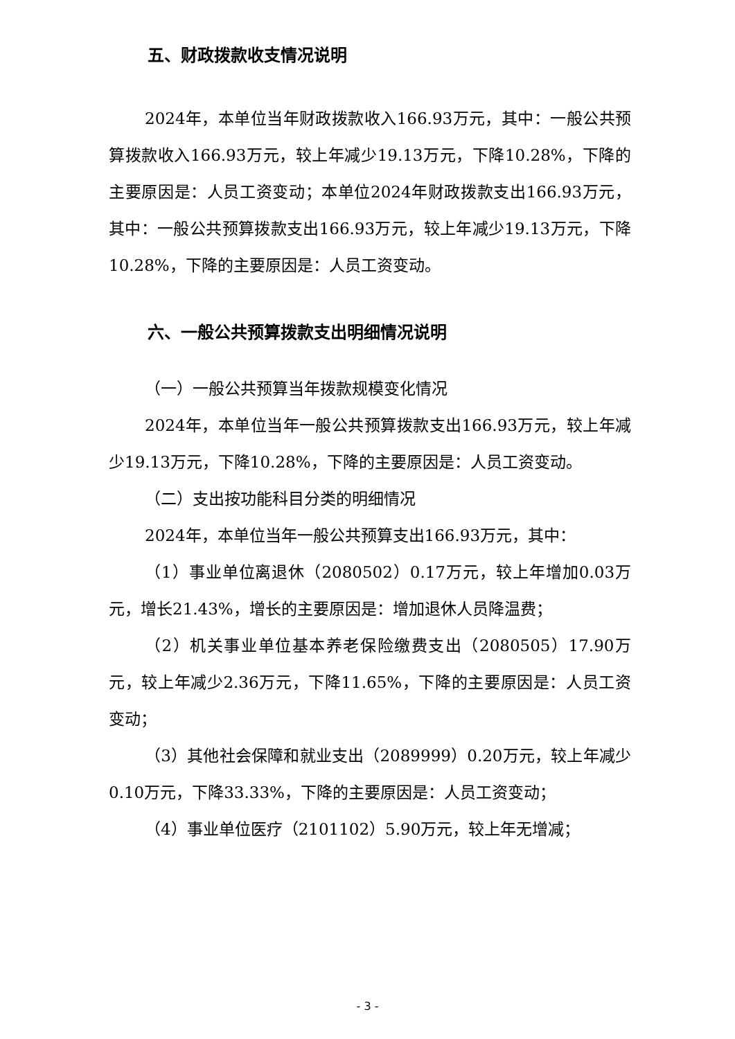五、财政拨款收支情况说明
2024年，本单位当年财政拨款收入166.93万元，其中：一般公共预算拨款收入166.93万元，较上年减少19.13万元，下降10.28%，下降的主要原因是：人员工资变动；本单位2024年财政拨款支出166.93万元，其中：一般公共预算拨款支出166.93万元，较上年减少19.13万元，下降10.28%，下降的主要原因是：人员工资变动。
六、一般公共预算拨款支出明细情况说明
（一）一般公共预算当年拨款规模变化情况
2024年，本单位当年一般公共预算拨款支出166.93万元，较上年减少19.13万元，下降10.28%，下降的主要原因是：人员工资变动。
（二）支出按功能科目分类的明细情况
2024年，本单位当年一般公共预算支出166.93万元，其中：
（1）事业单位离退休（2080502）0.17万元，较上年增加0.03万元，增长21.43%，增长的主要原因是：增加退休人员降温费；
（2）机关事业单位基本养老保险缴费支出（2080505）17.90万元，较上年减少2.36万元，下降11.65%，下降的主要原因是：人员工资变动；
（3）其他社会保障和就业支出（2089999）0.20万元，较上年减少0.10万元，下降33.33%，下降的主要原因是：人员工资变动；
（4）事业单位医疗（2101102）5.90万元，较上年无增减；
- 3 -